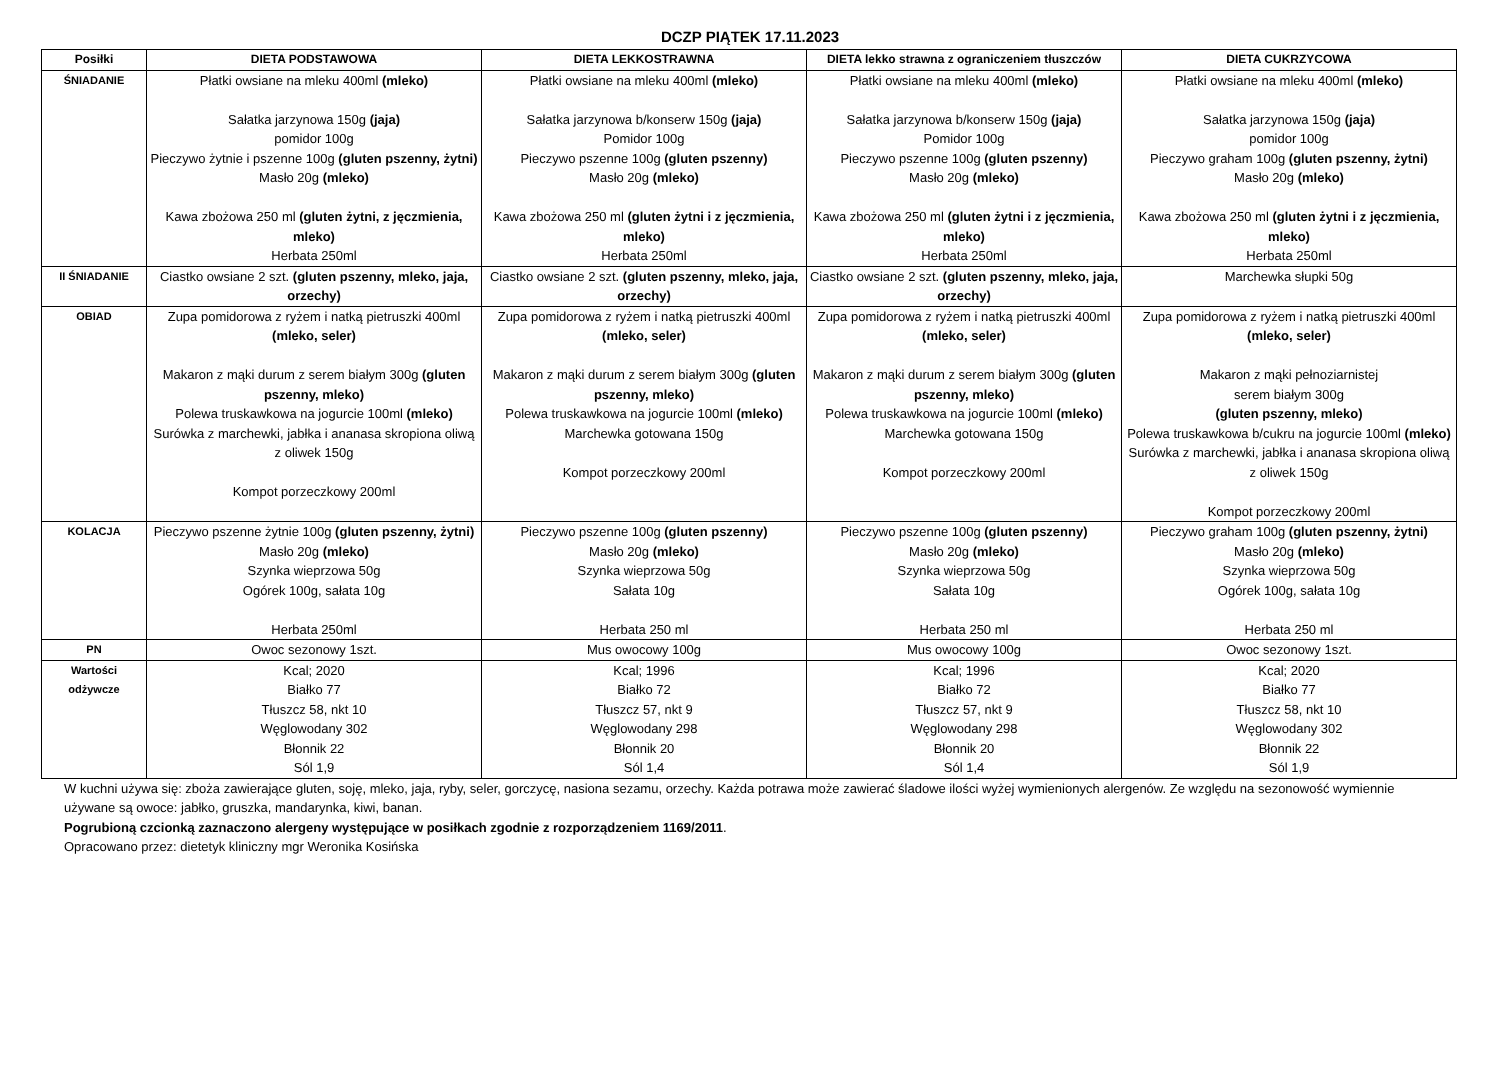DCZP PIĄTEK 17.11.2023
| Posiłki | DIETA PODSTAWOWA | DIETA LEKKOSTRAWNA | DIETA lekko strawna z ograniczeniem tłuszczów | DIETA CUKRZYCOWA |
| --- | --- | --- | --- | --- |
| ŚNIADANIE | Płatki owsiane na mleku 400ml (mleko) Sałatka jarzynowa 150g (jaja) pomidor 100g Pieczywo żytnie i pszenne 100g (gluten pszenny, żytni) Masło 20g (mleko) Kawa zbożowa 250 ml (gluten żytni, z jęczmienia, mleko) Herbata 250ml | Płatki owsiane na mleku 400ml (mleko) Sałatka jarzynowa b/konserw 150g (jaja) Pomidor 100g Pieczywo pszenne 100g (gluten pszenny) Masło 20g (mleko) Kawa zbożowa 250 ml (gluten żytni i z jęczmienia, mleko) Herbata 250ml | Płatki owsiane na mleku 400ml (mleko) Sałatka jarzynowa b/konserw 150g (jaja) Pomidor 100g Pieczywo pszenne 100g (gluten pszenny) Masło 20g (mleko) Kawa zbożowa 250 ml (gluten żytni i z jęczmienia, mleko) Herbata 250ml | Płatki owsiane na mleku 400ml (mleko) Sałatka jarzynowa 150g (jaja) pomidor 100g Pieczywo graham 100g (gluten pszenny, żytni) Masło 20g (mleko) Kawa zbożowa 250 ml (gluten żytni i z jęczmienia, mleko) Herbata 250ml |
| II ŚNIADANIE | Ciastko owsiane 2 szt. (gluten pszenny, mleko, jaja, orzechy) | Ciastko owsiane 2 szt. (gluten pszenny, mleko, jaja, orzechy) | Ciastko owsiane 2 szt. (gluten pszenny, mleko, jaja, orzechy) | Marchewka słupki 50g |
| OBIAD | Zupa pomidorowa z ryżem i natką pietruszki 400ml (mleko, seler) Makaron z mąki durum z serem białym 300g (gluten pszenny, mleko) Polewa truskawkowa na jogurcie 100ml (mleko) Surówka z marchewki, jabłka i ananasa skropiona oliwą z oliwek 150g Kompot porzeczkowy 200ml | Zupa pomidorowa z ryżem i natką pietruszki 400ml (mleko, seler) Makaron z mąki durum z serem białym 300g (gluten pszenny, mleko) Polewa truskawkowa na jogurcie 100ml (mleko) Marchewka gotowana 150g Kompot porzeczkowy 200ml | Zupa pomidorowa z ryżem i natką pietruszki 400ml (mleko, seler) Makaron z mąki durum z serem białym 300g (gluten pszenny, mleko) Polewa truskawkowa na jogurcie 100ml (mleko) Marchewka gotowana 150g Kompot porzeczkowy 200ml | Zupa pomidorowa z ryżem i natką pietruszki 400ml (mleko, seler) Makaron z mąki pełnoziarnistej serem białym 300g (gluten pszenny, mleko) Polewa truskawkowa b/cukru na jogurcie 100ml (mleko) Surówka z marchewki, jabłka i ananasa skropiona oliwą z oliwek 150g Kompot porzeczkowy 200ml |
| KOLACJA | Pieczywo pszenne żytnie 100g (gluten pszenny, żytni) Masło 20g (mleko) Szynka wieprzowa 50g Ogórek 100g, sałata 10g Herbata 250ml | Pieczywo pszenne 100g (gluten pszenny) Masło 20g (mleko) Szynka wieprzowa 50g Sałata 10g Herbata 250 ml | Pieczywo pszenne 100g (gluten pszenny) Masło 20g (mleko) Szynka wieprzowa 50g Sałata 10g Herbata 250 ml | Pieczywo graham 100g (gluten pszenny, żytni) Masło 20g (mleko) Szynka wieprzowa 50g Ogórek 100g, sałata 10g Herbata 250 ml |
| PN | Owoc sezonowy 1szt. | Mus owocowy 100g | Mus owocowy 100g | Owoc sezonowy 1szt. |
| Wartości odżywcze | Kcal; 2020 Białko 77 Tłuszcz 58, nkt 10 Węglowodany 302 Błonnik 22 Sól 1,9 | Kcal; 1996 Białko 72 Tłuszcz 57, nkt 9 Węglowodany 298 Błonnik 20 Sól 1,4 | Kcal; 1996 Białko 72 Tłuszcz 57, nkt 9 Węglowodany 298 Błonnik 20 Sól 1,4 | Kcal; 2020 Białko 77 Tłuszcz 58, nkt 10 Węglowodany 302 Błonnik 22 Sól 1,9 |
W kuchni używa się: zboża zawierające gluten, soję, mleko, jaja, ryby, seler, gorczycę, nasiona sezamu, orzechy. Każda potrawa może zawierać śladowe ilości wyżej wymienionych alergenów. Ze względu na sezonowość wymiennie używane są owoce: jabłko, gruszka, mandarynka, kiwi, banan.
Pogrubioną czcionką zaznaczono alergeny występujące w posiłkach zgodnie z rozporządzeniem 1169/2011.
Opracowano przez: dietetyk kliniczny mgr Weronika Kosińska